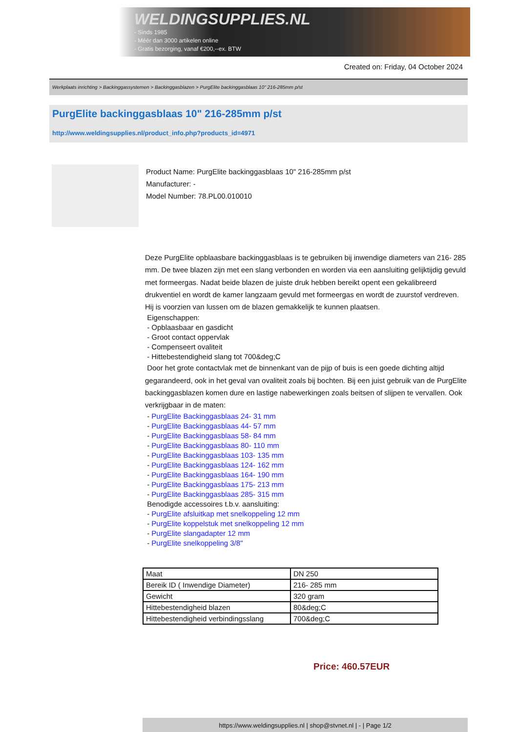WELDINGSUPPLIES.NL
- Sinds 1985
- Méér dan 3000 artikelen online
- Gratis bezorging, vanaf €200,--ex. BTW
Created on: Friday, 04 October 2024
Werkplaats inrichting > Backinggassystemen > Backinggasblazen > PurgElite backinggasblaas 10" 216-285mm p/st
PurgElite backinggasblaas 10" 216-285mm p/st
http://www.weldingsupplies.nl/product_info.php?products_id=4971
Product Name: PurgElite backinggasblaas 10" 216-285mm p/st
Manufacturer: -
Model Number: 78.PL00.010010
Deze PurgElite opblaasbare backinggasblaas is te gebruiken bij inwendige diameters van 216- 285 mm. De twee blazen zijn met een slang verbonden en worden via een aansluiting gelijktijdig gevuld met formeergas. Nadat beide blazen de juiste druk hebben bereikt opent een gekalibreerd drukventiel en wordt de kamer langzaam gevuld met formeergas en wordt de zuurstof verdreven. Hij is voorzien van lussen om de blazen gemakkelijk te kunnen plaatsen.
Eigenschappen:
- Opblaasbaar en gasdicht
- Groot contact oppervlak
- Compenseert ovaliteit
- Hittebestendigheid slang tot 700&deg;C
Door het grote contactvlak met de binnenkant van de pijp of buis is een goede dichting altijd gegarandeerd, ook in het geval van ovaliteit zoals bij bochten. Bij een juist gebruik van de PurgElite backinggasblazen komen dure en lastige nabewerkingen zoals beitsen of slijpen te vervallen. Ook verkrijgbaar in de maten:
- PurgElite Backinggasblaas 24- 31 mm
- PurgElite Backinggasblaas 44- 57 mm
- PurgElite Backinggasblaas 58- 84 mm
- PurgElite Backinggasblaas 80- 110 mm
- PurgElite Backinggasblaas 103- 135 mm
- PurgElite Backinggasblaas 124- 162 mm
- PurgElite Backinggasblaas 164- 190 mm
- PurgElite Backinggasblaas 175- 213 mm
- PurgElite Backinggasblaas 285- 315 mm
Benodigde accessoires t.b.v. aansluiting:
- PurgElite afsluitkap met snelkoppeling 12 mm
- PurgElite koppelstuk met snelkoppeling 12 mm
- PurgElite slangadapter 12 mm
- PurgElite snelkoppeling 3/8"
| Maat | DN 250 |
| Bereik ID ( Inwendige Diameter) | 216- 285 mm |
| Gewicht | 320 gram |
| Hittebestendigheid blazen | 80&deg;C |
| Hittebestendigheid verbindingsslang | 700&deg;C |
Price: 460.57EUR
https://www.weldingsupplies.nl | shop@stvnet.nl | - | Page 1/2